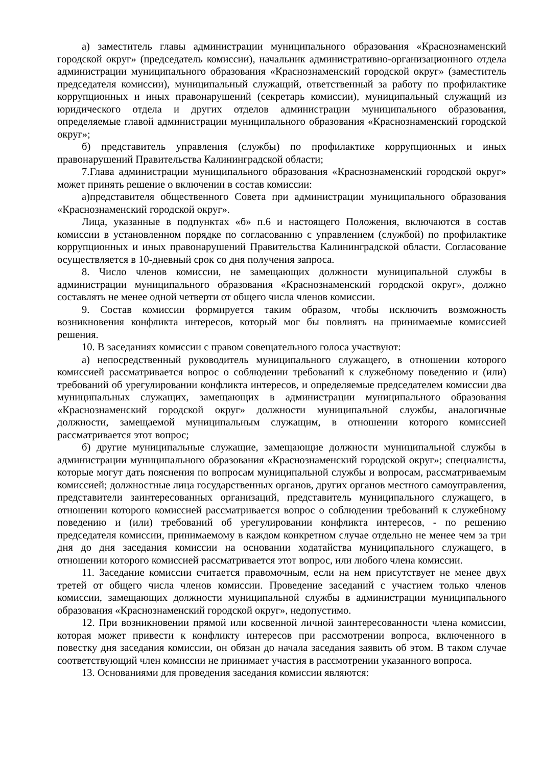а) заместитель главы администрации муниципального образования «Краснознаменский городской округ» (председатель комиссии), начальник административно-организационного отдела администрации муниципального образования «Краснознаменский городской округ» (заместитель председателя комиссии), муниципальный служащий, ответственный за работу по профилактике коррупционных и иных правонарушений (секретарь комиссии), муниципальный служащий из юридического отдела и других отделов администрации муниципального образования, определяемые главой администрации муниципального образования «Краснознаменский городской округ»;
б) представитель управления (службы) по профилактике коррупционных и иных правонарушений Правительства Калининградской области;
7.Глава администрации муниципального образования «Краснознаменский городской округ» может принять решение о включении в состав комиссии:
а)представителя общественного Совета при администрации муниципального образования «Краснознаменский городской округ».
Лица, указанные в подпунктах «б» п.6 и настоящего Положения, включаются в состав комиссии в установленном порядке по согласованию с управлением (службой) по профилактике коррупционных и иных правонарушений Правительства Калининградской области. Согласование осуществляется в 10-дневный срок со дня получения запроса.
8. Число членов комиссии, не замещающих должности муниципальной службы в администрации муниципального образования «Краснознаменский городской округ», должно составлять не менее одной четверти от общего числа членов комиссии.
9. Состав комиссии формируется таким образом, чтобы исключить возможность возникновения конфликта интересов, который мог бы повлиять на принимаемые комиссией решения.
10. В заседаниях комиссии с правом совещательного голоса участвуют:
а) непосредственный руководитель муниципального служащего, в отношении которого комиссией рассматривается вопрос о соблюдении требований к служебному поведению и (или) требований об урегулировании конфликта интересов, и определяемые председателем комиссии два муниципальных служащих, замещающих в администрации муниципального образования «Краснознаменский городской округ» должности муниципальной службы, аналогичные должности, замещаемой муниципальным служащим, в отношении которого комиссией рассматривается этот вопрос;
б) другие муниципальные служащие, замещающие должности муниципальной службы в администрации муниципального образования «Краснознаменский городской округ»; специалисты, которые могут дать пояснения по вопросам муниципальной службы и вопросам, рассматриваемым комиссией; должностные лица государственных органов, других органов местного самоуправления, представители заинтересованных организаций, представитель муниципального служащего, в отношении которого комиссией рассматривается вопрос о соблюдении требований к служебному поведению и (или) требований об урегулировании конфликта интересов, - по решению председателя комиссии, принимаемому в каждом конкретном случае отдельно не менее чем за три дня до дня заседания комиссии на основании ходатайства муниципального служащего, в отношении которого комиссией рассматривается этот вопрос, или любого члена комиссии.
11. Заседание комиссии считается правомочным, если на нем присутствует не менее двух третей от общего числа членов комиссии. Проведение заседаний с участием только членов комиссии, замещающих должности муниципальной службы в администрации муниципального образования «Краснознаменский городской округ», недопустимо.
12. При возникновении прямой или косвенной личной заинтересованности члена комиссии, которая может привести к конфликту интересов при рассмотрении вопроса, включенного в повестку дня заседания комиссии, он обязан до начала заседания заявить об этом. В таком случае соответствующий член комиссии не принимает участия в рассмотрении указанного вопроса.
13. Основаниями для проведения заседания комиссии являются: